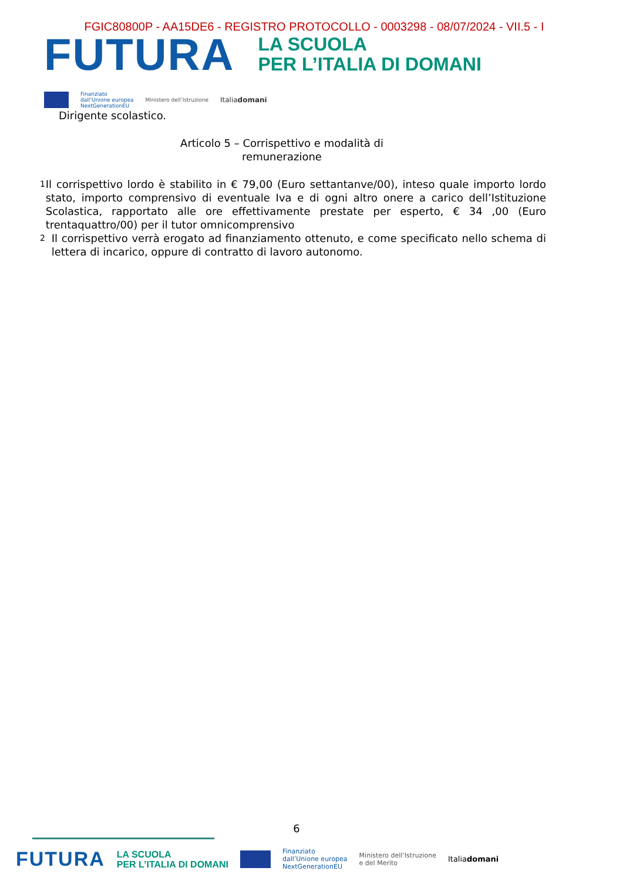FGIC80800P - AA15DE6 - REGISTRO PROTOCOLLO - 0003298 - 08/07/2024 - VII.5 - I
FUTURA
LA SCUOLA
PER L’ITALIA DI DOMANI
Finanziato
dall’Unione europea
NextGenerationEU Ministero dell’Istruzione Italiadomani
Dirigente scolastico.
Articolo 5 – Corrispettivo e modalità di remunerazione
1 Il corrispettivo lordo è stabilito in € 79,00 (Euro settantanve/00), inteso quale importo lordo stato, importo comprensivo di eventuale Iva e di ogni altro onere a carico dell’Istituzione Scolastica, rapportato alle ore effettivamente prestate per esperto, € 34 ,00 (Euro trentaquattro/00) per il tutor omnicomprensivo
2 Il corrispettivo verrà erogato ad finanziamento ottenuto, e come specificato nello schema di lettera di incarico, oppure di contratto di lavoro autonomo.
6
FUTURA LA SCUOLA
PER L’ITALIA DI DOMANI
Finanziato
dall’Unione europea
NextGenerationEU Ministero dell’Istruzione
e del Merito Italiadomani